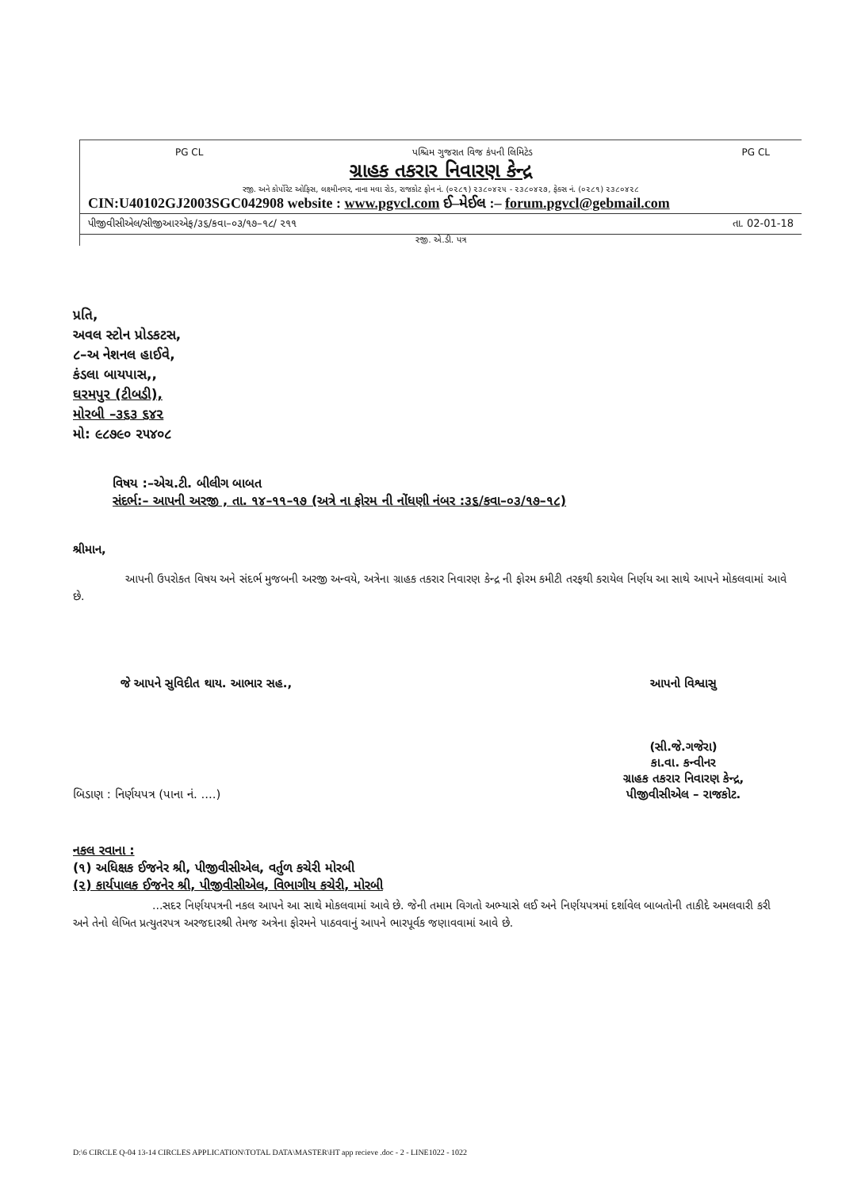PG CL પશ્ચિમ ગુજરાત વિજ કંપની લિમિટેડ PG CL
ગ્રાહક તકરાર નિવારણ કેન્દ્ર
રજી. અને કોર્પોરેટ ઓફિસ, લક્ષ્મીનગર, નાના મવા રોડ, રાજકોટ ફોન નં. (૦૨૮૧) ૨૩૮૦૪૨૫ - ૨૩૮૦૪૨૭, ફેક્સ નં. (૦૨૮૧) ૨૩૮૦૪૨૮
CIN:U40102GJ2003SGC042908 website : www.pgvcl.com ઈ–મેઈલ :– forum.pgvcl@gebmail.com
પીજીવીસીએલ/સીજીઆરએફ/૩૬/કવા–૦૩/૧૭–૧૮/ ૨૧૧ તા. 02-01-18
રજી. એ.ડી. પત્ર
પ્રતિ,
અવલ સ્ટોન પ્રોડકટસ,
૮–અ નેશનલ હાઈવે,
કંડલા બાયપાસ,,
ઘરમપુર (ટીબડી),
મોરબી –૩૬૩ ૬૪૨
મો: ૯૮૭૯૦ ૨૫૪૦૮
વિષય :–એચ.ટી. બીલીગ બાબત
સંદર્ભ:– આપની અરજી , તા. ૧૪–૧૧–૧૭ (અત્રે ના ફોરમ ની નોંધણી નંબર :૩૬/કવા–૦૩/૧૭–૧૮)
શ્રીમાન,
આપની ઉપરોકત વિષય અને સંદર્ભ મુજબની અરજી અન્વયે, અત્રેના ગ્રાહક તકરાર નિવારણ કેન્દ્ર ની ફોરમ કમીટી તરફથી કરાયેલ નિર્ણય આ સાથે આપને મોકલવામાં આવે છે.
જે આપને સુવિદીત થાય. આભાર સહ., આપનો વિશ્વાસુ
બિડાણ : નિર્ણયપત્ર (પાના નં. ....) (સી.જે.ગજેરા)
કા.વા. કન્વીનર
ગ્રાહક તકરાર નિવારણ કેન્દ્ર,
પીજીવીસીએલ – રાજકોટ.
નકલ રવાના :
(૧) અધિક્ષક ઈજનેર શ્રી, પીજીવીસીએલ, વર્તુળ કચેરી મોરબી
(૨) કાર્યપાલક ઈજનેર શ્રી, પીજીવીસીએલ, વિભાગીય કચેરી, મોરબી
...સદર નિર્ણયપત્રની નકલ આપને આ સાથે મોકલવામાં આવે છે. જેની તમામ વિગતો અભ્યાસે લઈ અને નિર્ણયપત્રમાં દર્શાવેલ બાબતોની તાકીદે અમલવારી કરી અને તેનો લેખિત પ્રત્યુતરપત્ર અરજદારશ્રી તેમજ અત્રેના ફોરમને પાઠવવાનું આપને ભારપૂર્વક જણાવવામાં આવે છે.
D:\6 CIRCLE Q-04 13-14 CIRCLES APPLICATION\TOTAL DATA\MASTER\HT app recieve .doc - 2 - LINE1022 - 1022